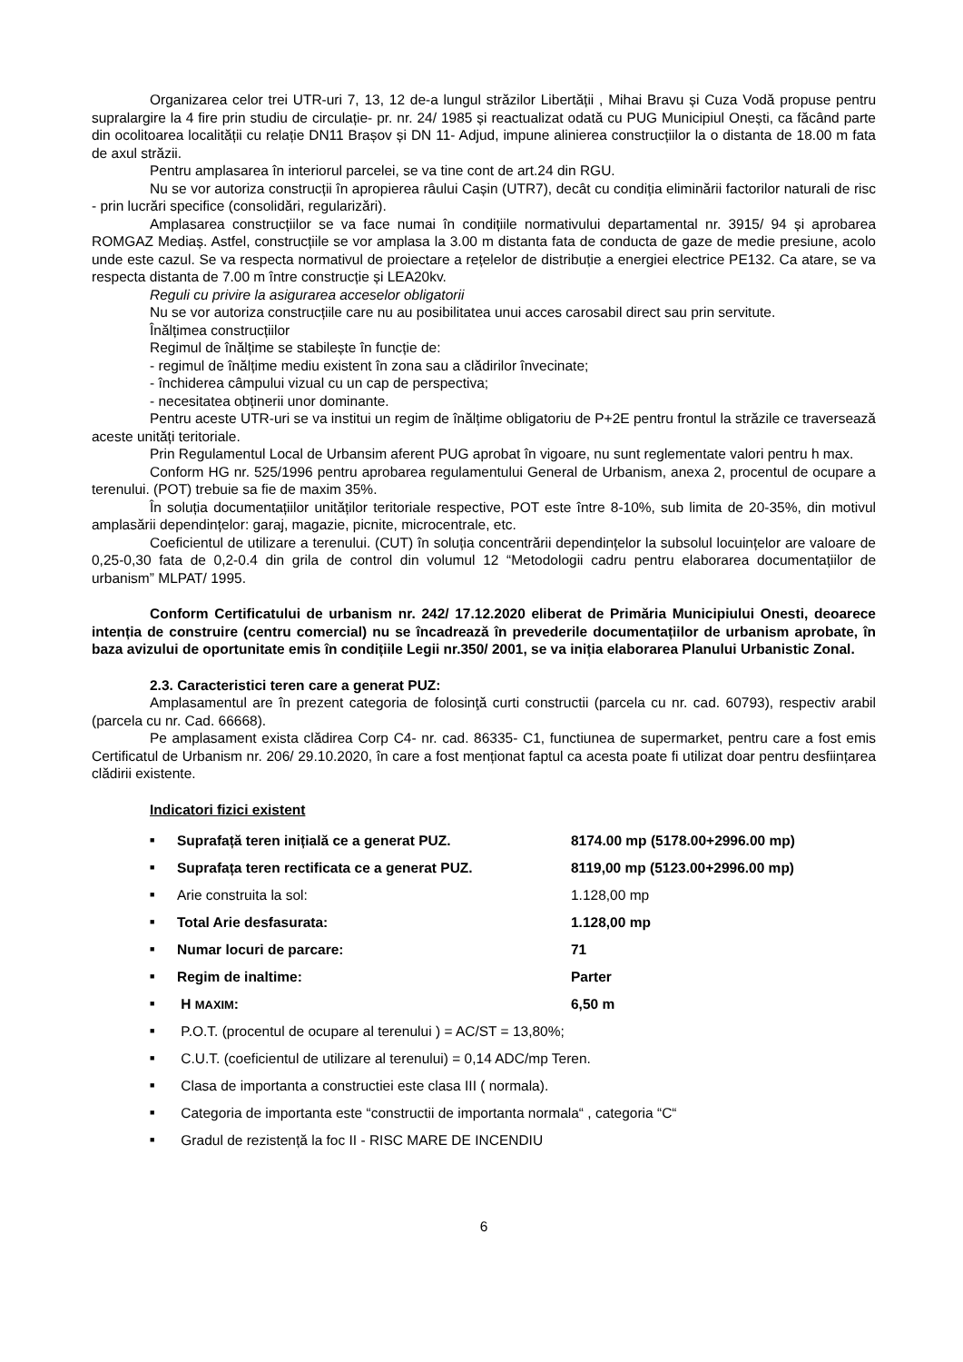Organizarea celor trei UTR-uri 7, 13, 12 de-a lungul străzilor Libertății , Mihai Bravu și Cuza Vodă propuse pentru supralargire la 4 fire prin studiu de circulație- pr. nr. 24/ 1985 și reactualizat odată cu PUG Municipiul Onești, ca făcând parte din ocolitoarea localității cu relație DN11 Brașov și DN 11- Adjud, impune alinierea construcțiilor la o distanta de 18.00 m fata de axul străzii.
Pentru amplasarea în interiorul parcelei, se va tine cont de art.24 din RGU.
Nu se vor autoriza construcții în apropierea râului Cașin (UTR7), decât cu condiția eliminării factorilor naturali de risc - prin lucrări specifice (consolidări, regularizări).
Amplasarea construcțiilor se va face numai în condițiile normativului departamental nr. 3915/ 94 și aprobarea ROMGAZ Mediaș. Astfel, construcțiile se vor amplasa la 3.00 m distanta fata de conducta de gaze de medie presiune, acolo unde este cazul. Se va respecta normativul de proiectare a rețelelor de distribuție a energiei electrice PE132. Ca atare, se va respecta distanta de 7.00 m între construcție și LEA20kv.
Reguli cu privire la asigurarea acceselor obligatorii
Nu se vor autoriza construcțiile care nu au posibilitatea unui acces carosabil direct sau prin servitute.
Înălțimea construcțiilor
Regimul de înălțime se stabilește în funcție de:
- regimul de înălțime mediu existent în zona sau a clădirilor învecinate;
- închiderea câmpului vizual cu un cap de perspectiva;
- necesitatea obținerii unor dominante.
Pentru aceste UTR-uri se va institui un regim de înălțime obligatoriu de P+2E pentru frontul la străzile ce traversează aceste unități teritoriale.
Prin Regulamentul Local de Urbansim aferent PUG aprobat în vigoare, nu sunt reglementate valori pentru h max.
Conform HG nr. 525/1996 pentru aprobarea regulamentului General de Urbanism, anexa 2, procentul de ocupare a terenului. (POT) trebuie sa fie de maxim 35%.
În soluția documentațiilor unităților teritoriale respective, POT este între 8-10%, sub limita de 20-35%, din motivul amplasării dependințelor: garaj, magazie, picnite, microcentrale, etc.
Coeficientul de utilizare a terenului. (CUT) în soluția concentrării dependințelor la subsolul locuințelor are valoare de 0,25-0,30 fata de 0,2-0.4 din grila de control din volumul 12 “Metodologii cadru pentru elaborarea documentațiilor de urbanism” MLPAT/ 1995.
Conform Certificatului de urbanism nr. 242/ 17.12.2020 eliberat de Primăria Municipiului Onesti, deoarece intenția de construire (centru comercial) nu se încadrează în prevederile documentațiilor de urbanism aprobate, în baza avizului de oportunitate emis în condițiile Legii nr.350/ 2001, se va iniția elaborarea Planului Urbanistic Zonal.
2.3. Caracteristici teren care a generat PUZ:
Amplasamentul are în prezent categoria de folosinţă curti constructii (parcela cu nr. cad. 60793), respectiv arabil (parcela cu nr. Cad. 66668).
Pe amplasament exista clădirea Corp C4- nr. cad. 86335- C1, functiunea de supermarket, pentru care a fost emis Certificatul de Urbanism nr. 206/ 29.10.2020, în care a fost menționat faptul ca acesta poate fi utilizat doar pentru desființarea clădirii existente.
Indicatori fizici existent
■ Suprafață teren inițială ce a generat PUZ. 8174.00 mp (5178.00+2996.00 mp)
■ Suprafața teren rectificata ce a generat PUZ. 8119,00 mp (5123.00+2996.00 mp)
■ Arie construita la sol: 1.128,00 mp
■ Total Arie desfasurata: 1.128,00 mp
■ Numar locuri de parcare: 71
■ Regim de inaltime: Parter
■ H MAXIM: 6,50 m
■ P.O.T. (procentul de ocupare al terenului ) = AC/ST = 13,80%;
■ C.U.T. (coeficientul de utilizare al terenului) = 0,14 ADC/mp Teren.
■ Clasa de importanta a constructiei este clasa III ( normala).
■ Categoria de importanta este “constructii de importanta normala“ , categoria “C“
■ Gradul de rezistență la foc II - RISC MARE DE INCENDIU
6